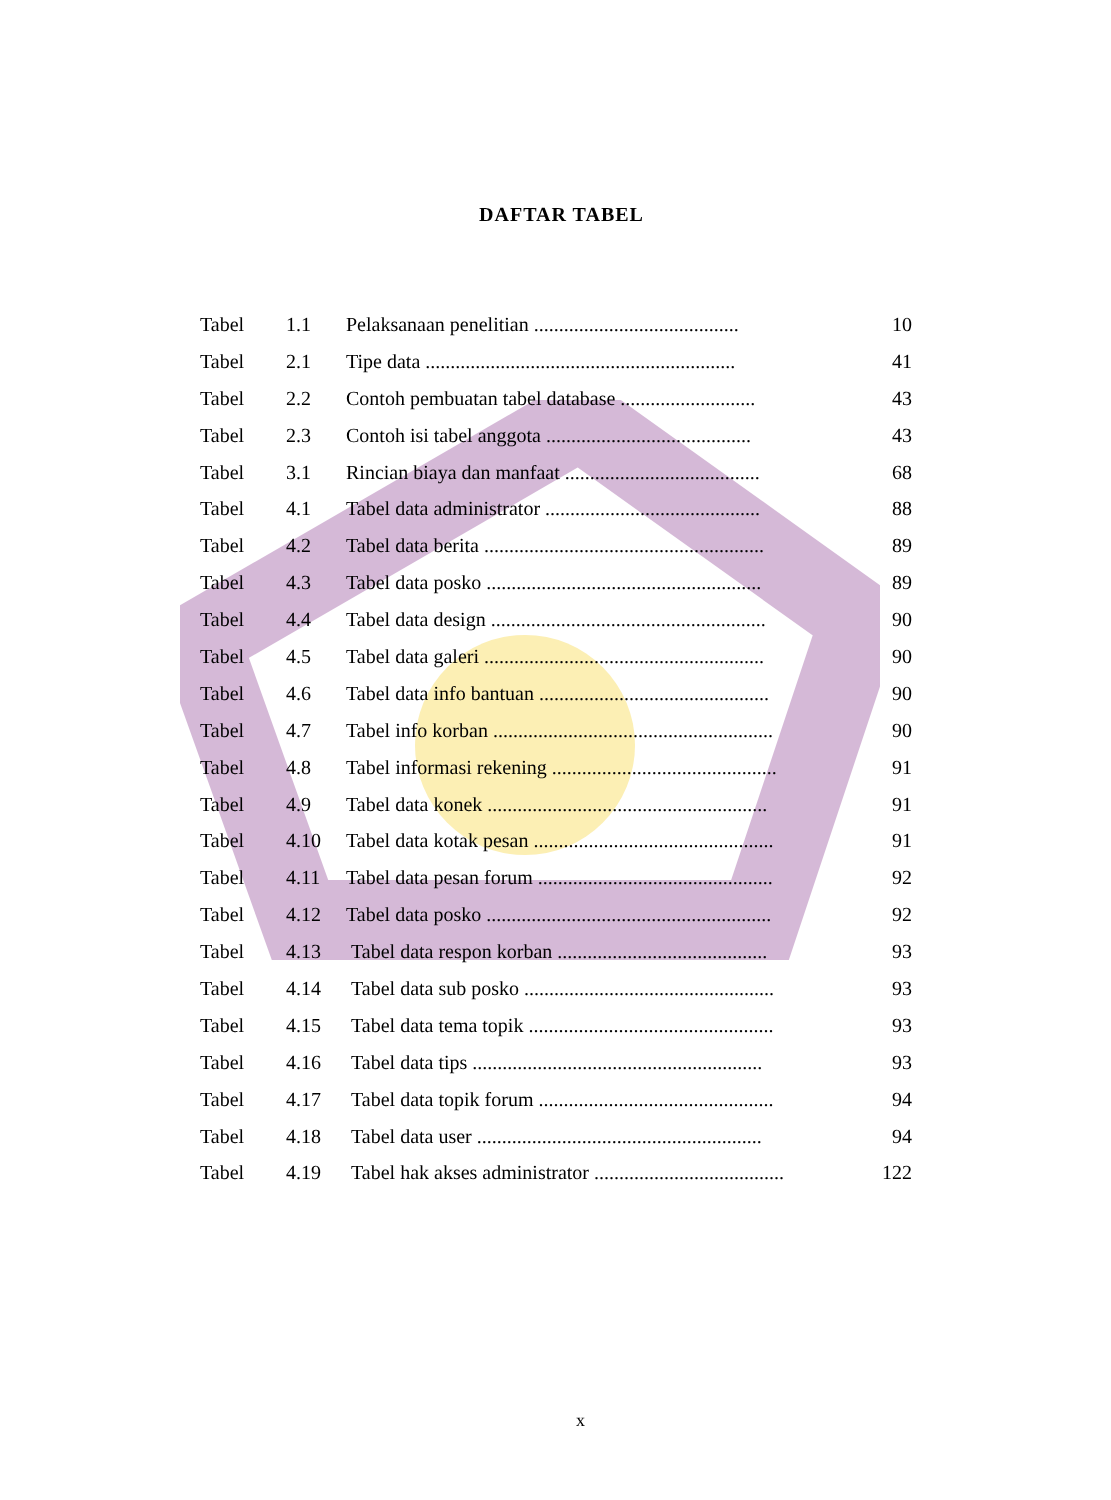DAFTAR TABEL
| Tabel | 1.1 | Pelaksanaan penelitian ......................................... | 10 |
| Tabel | 2.1 | Tipe data .............................................................. | 41 |
| Tabel | 2.2 | Contoh pembuatan tabel database ........................... | 43 |
| Tabel | 2.3 | Contoh isi tabel anggota ......................................... | 43 |
| Tabel | 3.1 | Rincian biaya dan manfaat ....................................... | 68 |
| Tabel | 4.1 | Tabel data administrator ........................................... | 88 |
| Tabel | 4.2 | Tabel data berita ........................................................ | 89 |
| Tabel | 4.3 | Tabel data posko ....................................................... | 89 |
| Tabel | 4.4 | Tabel data design ....................................................... | 90 |
| Tabel | 4.5 | Tabel data galeri ........................................................ | 90 |
| Tabel | 4.6 | Tabel data info bantuan .............................................. | 90 |
| Tabel | 4.7 | Tabel info korban ........................................................ | 90 |
| Tabel | 4.8 | Tabel informasi rekening ............................................. | 91 |
| Tabel | 4.9 | Tabel data konek ........................................................ | 91 |
| Tabel | 4.10 | Tabel data kotak pesan ................................................ | 91 |
| Tabel | 4.11 | Tabel data pesan forum ............................................... | 92 |
| Tabel | 4.12 | Tabel data posko ......................................................... | 92 |
| Tabel | 4.13 | Tabel data respon korban .......................................... | 93 |
| Tabel | 4.14 | Tabel data sub posko .................................................. | 93 |
| Tabel | 4.15 | Tabel data tema topik ................................................. | 93 |
| Tabel | 4.16 | Tabel data tips .......................................................... | 93 |
| Tabel | 4.17 | Tabel data topik forum ............................................... | 94 |
| Tabel | 4.18 | Tabel data user ......................................................... | 94 |
| Tabel | 4.19 | Tabel hak akses administrator ...................................... | 122 |
x